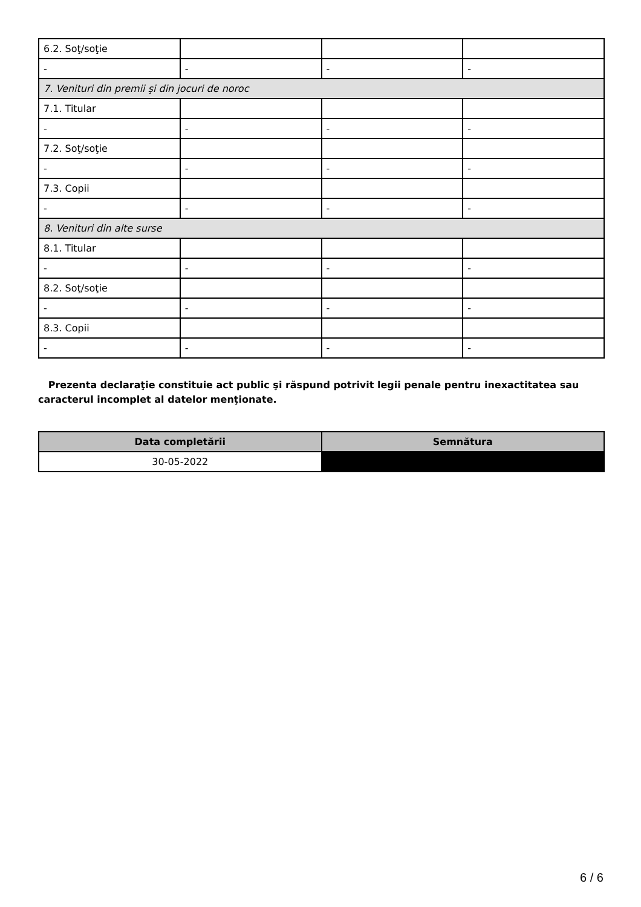| 6.2. Soţ/soţie | | | |
| - | - | - | - |
| 7. Venituri din premii şi din jocuri de noroc | | | |
| 7.1. Titular | | | |
| - | - | - | - |
| 7.2. Soţ/soţie | | | |
| - | - | - | - |
| 7.3. Copii | | | |
| - | - | - | - |
| 8. Venituri din alte surse | | | |
| 8.1. Titular | | | |
| - | - | - | - |
| 8.2. Soţ/soţie | | | |
| - | - | - | - |
| 8.3. Copii | | | |
| - | - | - | - |
Prezenta declaraţie constituie act public şi răspund potrivit legii penale pentru inexactitatea sau caracterul incomplet al datelor menţionate.
| Data completării | Semnătura |
| --- | --- |
| 30-05-2022 | |
6 / 6